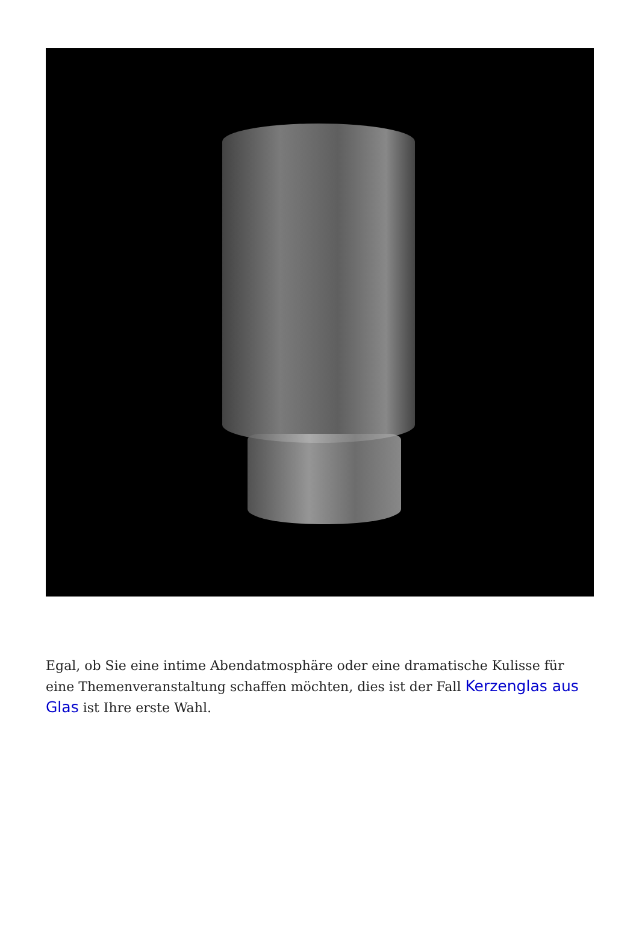Egal, ob Sie eine intime Abendatmosphäre oder eine dramatische Kulisse für eine Themenveranstaltung schaffen möchten, dies ist der Fall Kerzenglas aus Glas ist Ihre erste Wahl.